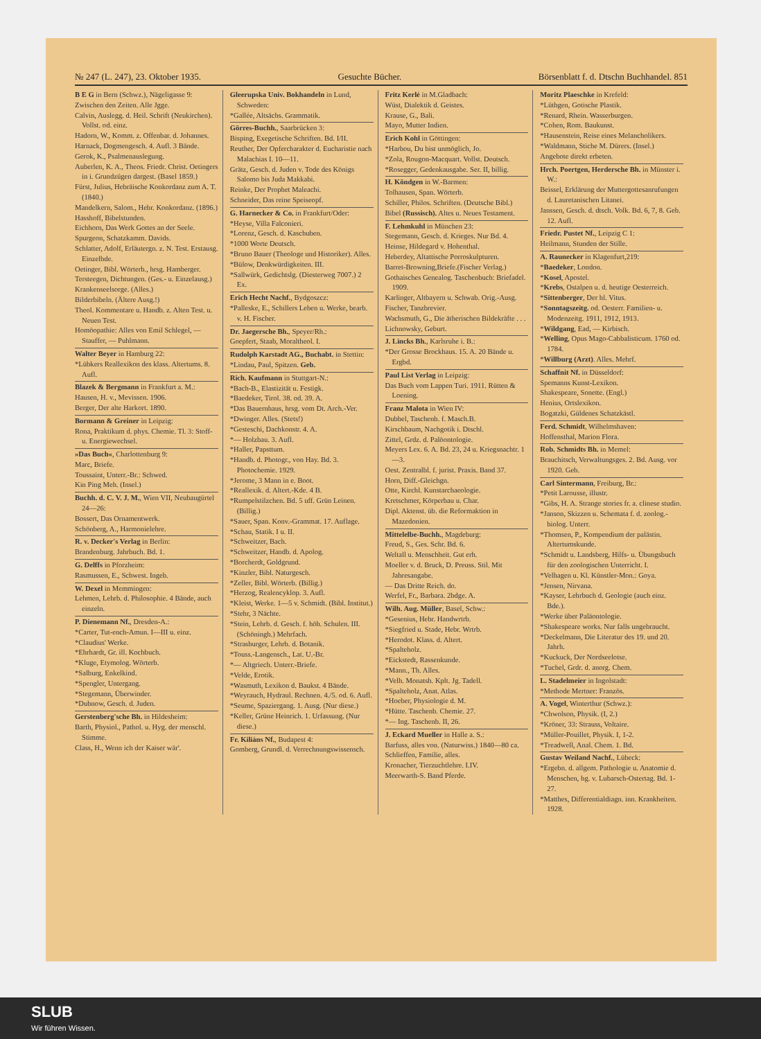№ 247 (L. 247), 23. Oktober 1935. Gesuchte Bücher. Börsenblatt f. d. Dtschn Buchhandel. 851
B E G in Bern (Schwz.), Nägeligasse 9:
Zwischen den Zeiten. Alle Jgge.
Calvin, Auslegg. d. Heil. Schrift (Neukirchen). Vollst. od. einz.
Hadorn, W., Komm. z. Offenbar. d. Johannes.
Harnack, Dogmengesch. 4. Aufl. 3 Bände.
Gerok, K., Psalmenauslegung.
Auberlen, K. A., Theos. Friedr. Christ. Oetingers in i. Grundzügen dargest. (Basel 1859.)
Fürst, Julius, Hebräische Konkordanz zum A. T. (1840.)
Mandelkern, Salom., Hebr. Konkordanz. (1896.)
Hasshoff, Bibelstunden.
Eichhorn, Das Werk Gottes an der Seele.
Spurgeon, Schatzkamm. Davids.
Schlatter, Adolf, Erläutergn. z. N. Test. Erstausg. Einzelbde.
Oetinger, Bibl. Wörterb., hrsg. Hamberger.
Tersteegen, Dichtungen. (Ges.- u. Einzelausg.)
Krankenseelsorge. (Alles.)
Bilderbibeln. (Ältere Ausg.!)
Theol. Kommentare u. Handb. z. Alten Test. u. Neuen Test.
Homöopathie: Alles von Emil Schlegel, — Stauffer, — Puhlmann.
Walter Beyer in Hamburg 22:
*Lübkers Reallexikon des klass. Altertums. 8. Aufl.
Blazek & Bergmann in Frankfurt a. M.:
Hausen, H. v., Mevissen. 1906.
Berger, Der alte Harkort. 1890.
Bormann & Greiner in Leipzig:
Rona, Praktikum d. phys. Chemie. Tl. 3: Stoff- u. Energiewechsel.
»Das Buch«, Charlottenburg 9:
Marc, Briefe.
Toussaint, Unterr.-Br.: Schwed.
Kin Ping Meh. (Insel.)
Buchh. d. C. V. J. M., Wien VII, Neubaugürtel 24—26:
Bossert, Das Ornamentwerk.
Schönberg, A., Harmonielehre.
R. v. Decker's Verlag in Berlin:
Brandenburg. Jahrbuch. Bd. 1.
G. Delffs in Pforzheim:
Rasmussen, E., Schwest. Ingeb.
W. Dexel in Memmingen:
Lehmen, Lehrb. d. Philosophie. 4 Bände, auch einzeln.
P. Dienemann Nf., Dresden-A.:
*Carter, Tut-ench-Amun. I—III u. einz.
*Claudius' Werke.
*Ehrhardt, Gr. ill. Kochbuch.
*Kluge, Etymolog. Wörterb.
*Salburg, Enkelkind.
*Spengler, Untergang.
*Stegemann, Überwinder.
*Dubnow, Gesch. d. Juden.
Gerstenberg'sche Bh. in Hildesheim:
Barth, Physiol., Pathol. u. Hyg. der menschl. Stimme.
Class, H., Wenn ich der Kaiser wär'.
Gleerupska Univ. Bokhandeln in Lund, Schweden:
*Gallée, Altsächs. Grammatik.
Görres-Buchh., Saarbrücken 3:
Bisping, Exegetische Schriften. Bd. I/II.
Reuther, Der Opfercharakter d. Eucharistie nach Malachias I. 10—11.
Grätz, Gesch. d. Juden v. Tode des Königs Salomo bis Juda Makkabi.
Reinke, Der Prophet Maleachi.
Schneider, Das reine Speiseopf.
G. Harnecker & Co. in Frankfurt/Oder:
*Heyse, Villa Falconieri.
*Lorenz, Gesch. d. Kaschuben.
*1000 Worte Deutsch.
*Bruno Bauer (Theologe und Historiker). Alles.
*Bülow, Denkwürdigkeiten. III.
*Sallwürk, Gedichtslg. (Diesterweg 7007.) 2 Ex.
Erich Hecht Nachf., Bydgoszcz:
*Palleske, E., Schillers Leben u. Werke, bearb. v. H. Fischer.
Dr. Jaegersche Bh., Speyer/Rh.:
Goepfert, Staab, Moraltheol. I.
Rudolph Karstadt AG., Buchabt. in Stettin:
*Lindau, Paul, Spitzen. Geb.
Rich. Kaufmann in Stuttgart-N.:
*Bach-B., Elastizität u. Festigk.
*Baedeker, Tirol. 38. od. 39. A.
*Das Bauernhaus, hrsg. vom Dt. Arch.-Ver.
*Dwinger. Alles. (Stets!)
*Gesteschi, Dachkonstr. 4. A.
*— Holzbau. 3. Aufl.
*Haller, Papsttum.
*Handb. d. Photogr., von Hay. Bd. 3. Photochemie. 1929.
*Jerome, 3 Mann in e. Boot.
*Reallexik. d. Altert.-Kde. 4 B.
*Rumpelstilzchen. Bd. 5 uff. Grün Leinen. (Billig.)
*Sauer, Span. Konv.-Grammat. 17. Auflage.
*Schau, Statik. I u. II.
*Schweitzer, Bach.
*Schweitzer, Handb. d. Apolog.
*Borcherdt, Goldgrund.
*Kinzler, Bibl. Naturgesch.
*Zeller, Bibl. Wörterb. (Billig.)
*Herzog, Realencyklop. 3. Aufl.
*Kleist, Werke. 1—5 v. Schmidt. (Bibl. Institut.)
*Stehr, 3 Nächte.
*Stein, Lehrb. d. Gesch. f. höh. Schulen. III. (Schöningh.) Mehrfach.
*Strasburger, Lehrb. d. Botanik.
*Touss.-Langensch., Lat. U.-Br.
*— Altgriech. Unterr.-Briefe.
*Velde, Erotik.
*Wasmuth, Lexikon d. Baukst. 4 Bände.
*Weyrauch, Hydraul. Rechnen. 4./5. od. 6. Aufl.
*Seume, Spaziergang. 1. Ausg. (Nur diese.)
*Keller, Grüne Heinrich. 1. Urfassung. (Nur diese.)
Fr. Kiliáns Nf., Budapest 4:
Gomberg, Grundl. d. Verrechnungswissensch.
Fritz Kerlé in M.Gladbach:
Wüst, Dialektik d. Geistes.
Krause, G., Bali.
Mayo, Mutter Indien.
Erich Kohl in Göttingen:
*Harbou, Du bist unmöglich, Jo.
*Zola, Rougon-Macquart. Vollst. Deutsch.
*Rosegger, Gedenkausgabe. Ser. II, billig.
H. Köndgen in W.-Barmen:
Tolhausen, Span. Wörterb.
Schiller, Philos. Schriften. (Deutsche Bibl.)
Bibel (Russisch). Altes u. Neues Testament.
F. Lehmkuhl in München 23:
Stegemann, Gesch. d. Krieges. Nur Bd. 4.
Heinse, Hildegard v. Hohenthal.
Heberdey, Altattische Porroskulpturen.
Barret-Browning,Briefe.(Fischer Verlag.)
Gothaisches Genealog. Taschenbuch: Briefadel. 1909.
Karlinger, Altbayern u. Schwab. Orig.-Ausg.
Fischer, Tanzbrevier.
Wachsmuth, G., Die ätherischen Bildekräfte . . .
Lichnowsky, Geburt.
J. Lincks Bh., Karlsruhe i. B.:
*Der Grosse Brockhaus. 15. A. 20 Bände u. Ergbd.
Paul List Verlag in Leipzig:
Das Buch vom Lappen Turi. 1911. Rütten & Loening.
Franz Malota in Wien IV:
Dubbel, Taschenb. f. Masch.B.
Kirschbaum, Nachgotik i. Dtschl.
Zittel, Grdz. d. Palöontologie.
Meyers Lex. 6. A. Bd. 23, 24 u. Kriegsnachtr. 1—3.
Oest. Zentralbl. f. jurist. Praxis. Band 37.
Horn, Diff.-Gleichgn.
Otte, Kirchl. Kunstarchaeologie.
Kretschmer, Körperbau u. Char.
Dipl. Aktenst. üb. die Reformaktion in Mazedonien.
Mittelelbe-Buchh., Magdeburg:
Freud, S., Ges. Schr. Bd. 6.
Weltall u. Menschheit. Gut erh.
Moeller v. d. Bruck, D. Preuss. Stil. Mit Jahresangabe.
— Das Dritte Reich. do.
Werfel, Fr., Barbara. 2bdge. A.
Wilh. Aug. Müller, Basel, Schw.:
*Gesenius, Hebr. Handwrtrb.
*Siegfried u. Stade, Hebr. Wrtrb.
*Herodot. Klass. d. Altert.
*Spalteholz.
*Eickstedt, Rassenkunde.
*Mann., Th. Alles.
*Velh. Monatsh. Kplt. Jg. Tadell.
*Spalteholz, Anat. Atlas.
*Hoeber, Physiologie d. M.
*Hütte. Taschenb. Chemie. 27.
*— Ing. Taschenb. II, 26.
J. Eckard Mueller in Halle a. S.:
Barfuss, alles von. (Naturwiss.) 1840—80 ca.
Schlieffen, Familie, alles.
Kronacher, Tierzuchtlehre. I.IV.
Meerwarth-S. Band Pferde.
Moritz Plaeschke in Krefeld:
*Lüthgen, Gotische Plastik.
*Renard, Rhein. Wasserburgen.
*Cohen, Rom. Baukunst.
*Hausenstein, Reise eines Melancholikers.
*Waldmann, Stiche M. Dürers. (Insel.)
Angebote direkt erbeten.
Hrch. Poertgen, Herdersche Bh. in Münster i. W.:
Beissel, Erklärung der Muttergottesanrufungen d. Lauretanischen Litanei.
Janssen, Gesch. d. dtsch. Volk. Bd. 6, 7, 8. Geb. 12. Aufl.
Friedr. Pustet Nf., Leipzig C 1:
Heilmann, Stunden der Stille.
A. Raunecker in Klagenfurt,219:
*Baedeker, London.
*Kosel, Apostel.
*Krebs, Ostalpen u. d. heutige Oesterreich.
*Sittenberger, Der hl. Vitus.
*Sonntagszeitg. od. Oesterr. Familien- u. Modenzeitg. 1911, 1912, 1913.
*Wildgang, Ead, — Kirbisch.
*Welling, Opus Mago-Cabbalisticum. 1760 od. 1784.
*Willburg (Arzt). Alles. Mehrf.
Schaffnit Nf. in Düsseldorf:
Spemanns Kunst-Lexikon.
Shakespeare, Sonette. (Engl.)
Henius, Ortslexikon.
Bogatzki, Güldenes Schatzkästl.
Ferd. Schmidt, Wilhelmshaven:
Hoffensthal, Marion Flora.
Rob. Schmidts Bh. in Memel:
Brauchitsch, Verwaltungsges. 2. Bd. Ausg. vor 1920. Geb.
Carl Sintermann, Freiburg, Br.:
*Petit Larousse, illustr.
*Gibs, H. A. Strange stories fr. a. clinese studio.
*Janson, Skizzen u. Schemata f. d. zoolog.-biolog. Unterr.
*Thomsen, P., Kompendium der palästin. Altertumskunde.
*Schmidt u. Landsberg, Hilfs- u. Übungsbuch für den zoologischen Unterricht. I.
*Velhagen u. Kl. Künstler-Mon.: Goya.
*Jensen, Nirvana.
*Kayser, Lehrbuch d. Geologie (auch einz. Bde.).
*Werke über Paläontologie.
*Shakespeare works. Nur falls ungebraucht.
*Deckelmann, Die Literatur des 19. und 20. Jahrh.
*Kuckuck, Der Nordseelotse.
*Tuchel, Grdr. d. anorg. Chem.
L. Stadelmeier in Ingolstadt:
*Methode Mertner: Französ.
A. Vogel, Winterthur (Schwz.):
*Chwolson, Physik. (I, 2.)
*Kröner, 33: Strauss, Voltaire.
*Müller-Pouillet, Physik. I, 1-2.
*Treadwell, Anal. Chem. 1. Bd.
Gustav Weiland Nachf., Lübeck:
*Ergebn. d. allgem. Pathologie u. Anatomie d. Menschen, hg. v. Lubarsch-Ostertag. Bd. 1-27.
*Matthes, Differentialdiagn. inn. Krankheiten. 1928.
SLUB
Wir führen Wissen.